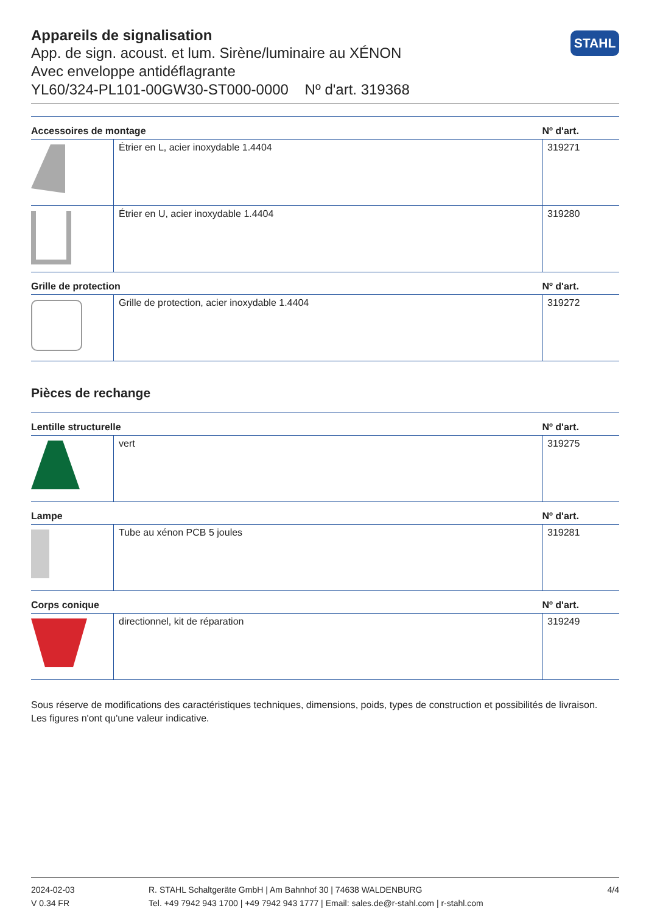Appareils de signalisation
App. de sign. acoust. et lum. Sirène/luminaire au XÉNON
Avec enveloppe antidéflagrante
YL60/324-PL101-00GW30-ST000-0000 Nº d'art. 319368
STAHL
| Accessoires de montage | | Nº d'art. |
| --- | --- | --- |
| | Étrier en L, acier inoxydable 1.4404 | 319271 |
| | Étrier en U, acier inoxydable 1.4404 | 319280 |
| Grille de protection | | Nº d'art. |
| | Grille de protection, acier inoxydable 1.4404 | 319272 |
Pièces de rechange
| Lentille structurelle | | Nº d'art. |
| --- | --- | --- |
| | vert | 319275 |
| Lampe | | Nº d'art. |
| | Tube au xénon PCB 5 joules | 319281 |
| Corps conique | | Nº d'art. |
| | directionnel, kit de réparation | 319249 |
Sous réserve de modifications des caractéristiques techniques, dimensions, poids, types de construction et possibilités de livraison.
Les figures n'ont qu'une valeur indicative.
2024-02-03
V 0.34 FR
R. STAHL Schaltgeräte GmbH | Am Bahnhof 30 | 74638 WALDENBURG
Tel. +49 7942 943 1700 | +49 7942 943 1777 | Email: sales.de@r-stahl.com | r-stahl.com
4/4